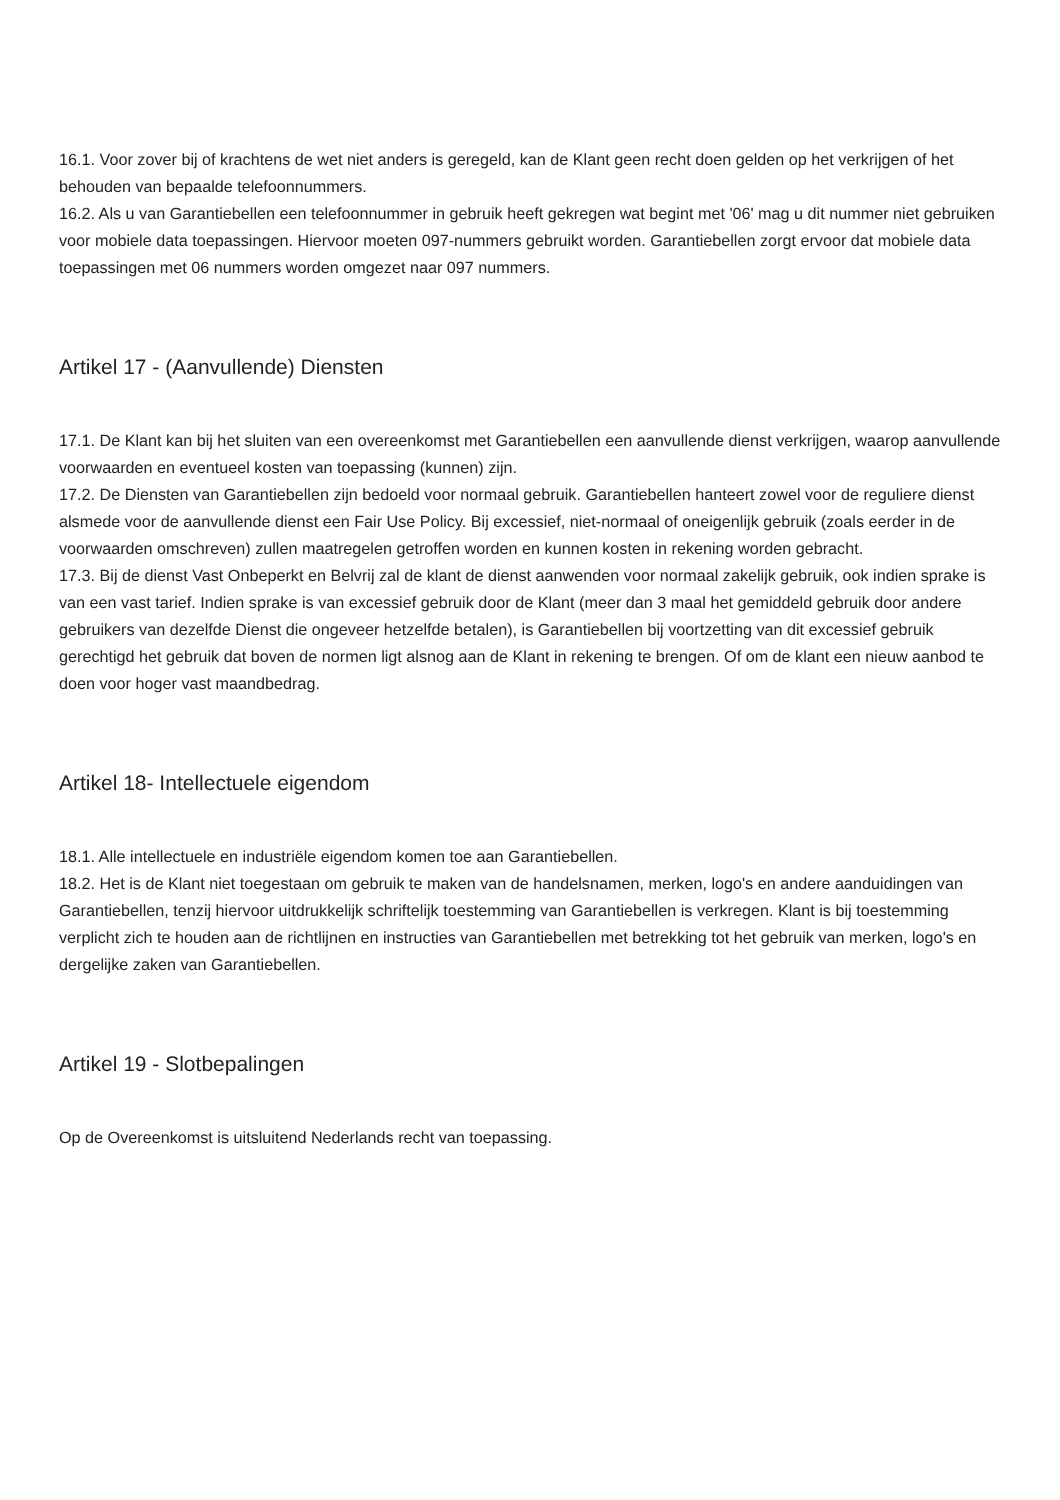16.1. Voor zover bij of krachtens de wet niet anders is geregeld, kan de Klant geen recht doen gelden op het verkrijgen of het behouden van bepaalde telefoonnummers.
16.2. Als u van Garantiebellen een telefoonnummer in gebruik heeft gekregen wat begint met '06' mag u dit nummer niet gebruiken voor mobiele data toepassingen. Hiervoor moeten 097-nummers gebruikt worden. Garantiebellen zorgt ervoor dat mobiele data toepassingen met 06 nummers worden omgezet naar 097 nummers.
Artikel 17 - (Aanvullende) Diensten
17.1. De Klant kan bij het sluiten van een overeenkomst met Garantiebellen een aanvullende dienst verkrijgen, waarop aanvullende voorwaarden en eventueel kosten van toepassing (kunnen) zijn.
17.2. De Diensten van Garantiebellen zijn bedoeld voor normaal gebruik. Garantiebellen hanteert zowel voor de reguliere dienst alsmede voor de aanvullende dienst een Fair Use Policy. Bij excessief, niet-normaal of oneigenlijk gebruik (zoals eerder in de voorwaarden omschreven) zullen maatregelen getroffen worden en kunnen kosten in rekening worden gebracht.
17.3. Bij de dienst Vast Onbeperkt en Belvrij zal de klant de dienst aanwenden voor normaal zakelijk gebruik, ook indien sprake is van een vast tarief. Indien sprake is van excessief gebruik door de Klant (meer dan 3 maal het gemiddeld gebruik door andere gebruikers van dezelfde Dienst die ongeveer hetzelfde betalen), is Garantiebellen bij voortzetting van dit excessief gebruik gerechtigd het gebruik dat boven de normen ligt alsnog aan de Klant in rekening te brengen. Of om de klant een nieuw aanbod te doen voor hoger vast maandbedrag.
Artikel 18- Intellectuele eigendom
18.1. Alle intellectuele en industriële eigendom komen toe aan Garantiebellen.
18.2. Het is de Klant niet toegestaan om gebruik te maken van de handelsnamen, merken, logo's en andere aanduidingen van Garantiebellen, tenzij hiervoor uitdrukkelijk schriftelijk toestemming van Garantiebellen is verkregen. Klant is bij toestemming verplicht zich te houden aan de richtlijnen en instructies van Garantiebellen met betrekking tot het gebruik van merken, logo's en dergelijke zaken van Garantiebellen.
Artikel 19 - Slotbepalingen
Op de Overeenkomst is uitsluitend Nederlands recht van toepassing.